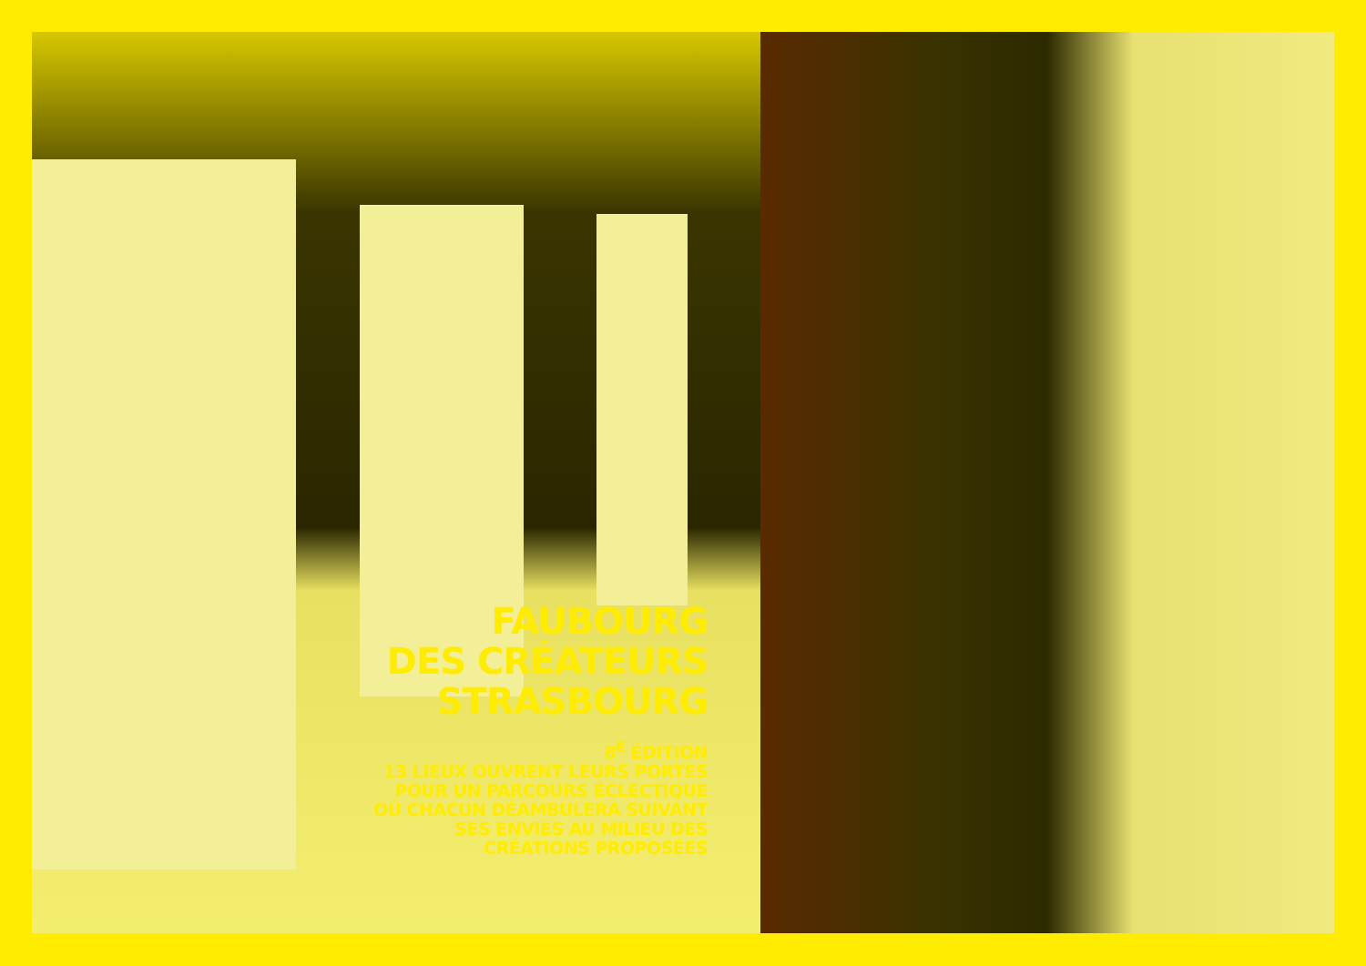FAUBOURG
DES CRÉATEURS
STRASBOURG
8<sup>E</sup> ÉDITION
13 LIEUX OUVRENT LEURS PORTES
POUR UN PARCOURS ÉCLECTIQUE
OÙ CHACUN DÉAMBULERA SUIVANT
SES ENVIES AU MILIEU DES
CRÉATIONS PROPOSÉES